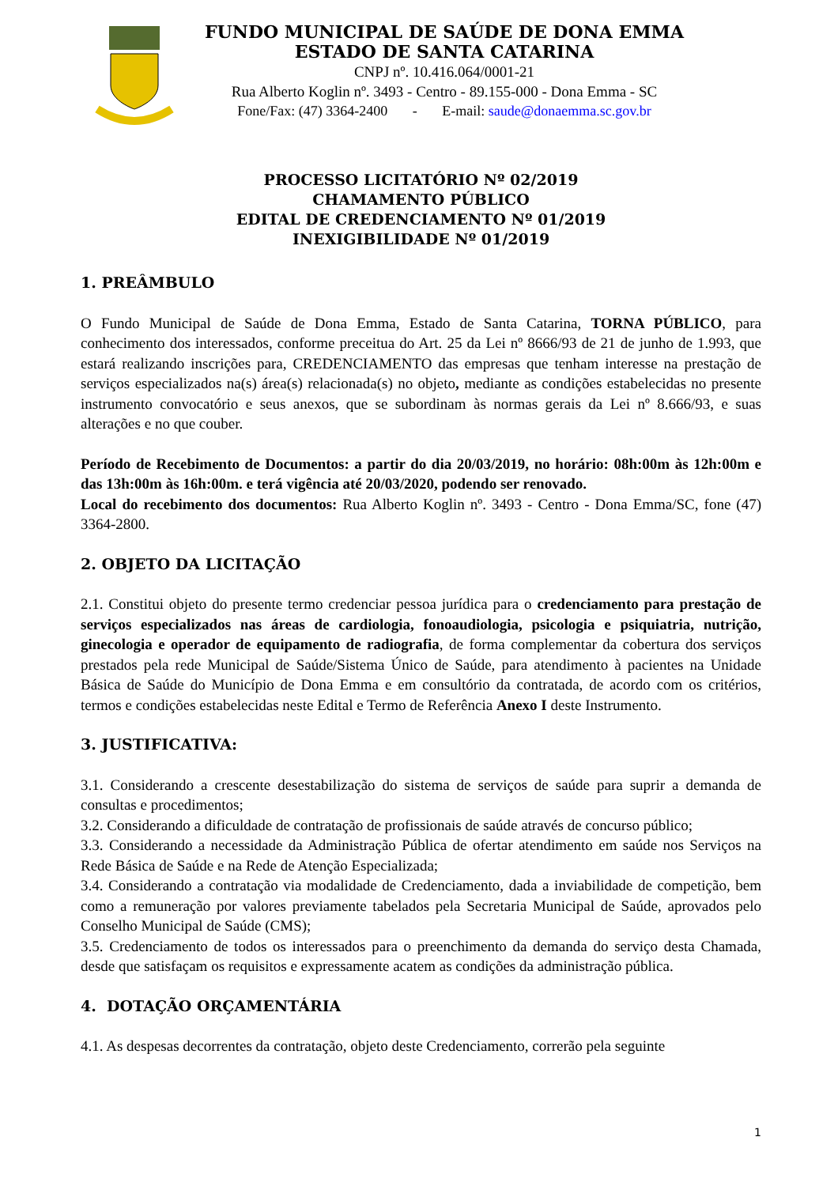FUNDO MUNICIPAL DE SAÚDE DE DONA EMMA
ESTADO DE SANTA CATARINA
CNPJ nº. 10.416.064/0001-21
Rua Alberto Koglin nº. 3493 - Centro - 89.155-000 - Dona Emma - SC
Fone/Fax: (47) 3364-2400 - E-mail: saude@donaemma.sc.gov.br
PROCESSO LICITATÓRIO Nº 02/2019
CHAMAMENTO PÚBLICO
EDITAL DE CREDENCIAMENTO Nº 01/2019
INEXIGIBILIDADE Nº 01/2019
1. PREÂMBULO
O Fundo Municipal de Saúde de Dona Emma, Estado de Santa Catarina, TORNA PÚBLICO, para conhecimento dos interessados, conforme preceitua do Art. 25 da Lei nº 8666/93 de 21 de junho de 1.993, que estará realizando inscrições para, CREDENCIAMENTO das empresas que tenham interesse na prestação de serviços especializados na(s) área(s) relacionada(s) no objeto, mediante as condições estabelecidas no presente instrumento convocatório e seus anexos, que se subordinam às normas gerais da Lei nº 8.666/93, e suas alterações e no que couber.
Período de Recebimento de Documentos: a partir do dia 20/03/2019, no horário: 08h:00m às 12h:00m e das 13h:00m às 16h:00m. e terá vigência até 20/03/2020, podendo ser renovado.
Local do recebimento dos documentos: Rua Alberto Koglin nº. 3493 - Centro - Dona Emma/SC, fone (47) 3364-2800.
2. OBJETO DA LICITAÇÃO
2.1. Constitui objeto do presente termo credenciar pessoa jurídica para o credenciamento para prestação de serviços especializados nas áreas de cardiologia, fonoaudiologia, psicologia e psiquiatria, nutrição, ginecologia e operador de equipamento de radiografia, de forma complementar da cobertura dos serviços prestados pela rede Municipal de Saúde/Sistema Único de Saúde, para atendimento à pacientes na Unidade Básica de Saúde do Município de Dona Emma e em consultório da contratada, de acordo com os critérios, termos e condições estabelecidas neste Edital e Termo de Referência Anexo I deste Instrumento.
3. JUSTIFICATIVA:
3.1. Considerando a crescente desestabilização do sistema de serviços de saúde para suprir a demanda de consultas e procedimentos;
3.2. Considerando a dificuldade de contratação de profissionais de saúde através de concurso público;
3.3. Considerando a necessidade da Administração Pública de ofertar atendimento em saúde nos Serviços na Rede Básica de Saúde e na Rede de Atenção Especializada;
3.4. Considerando a contratação via modalidade de Credenciamento, dada a inviabilidade de competição, bem como a remuneração por valores previamente tabelados pela Secretaria Municipal de Saúde, aprovados pelo Conselho Municipal de Saúde (CMS);
3.5. Credenciamento de todos os interessados para o preenchimento da demanda do serviço desta Chamada, desde que satisfaçam os requisitos e expressamente acatem as condições da administração pública.
4. DOTAÇÃO ORÇAMENTÁRIA
4.1. As despesas decorrentes da contratação, objeto deste Credenciamento, correrão pela seguinte
1